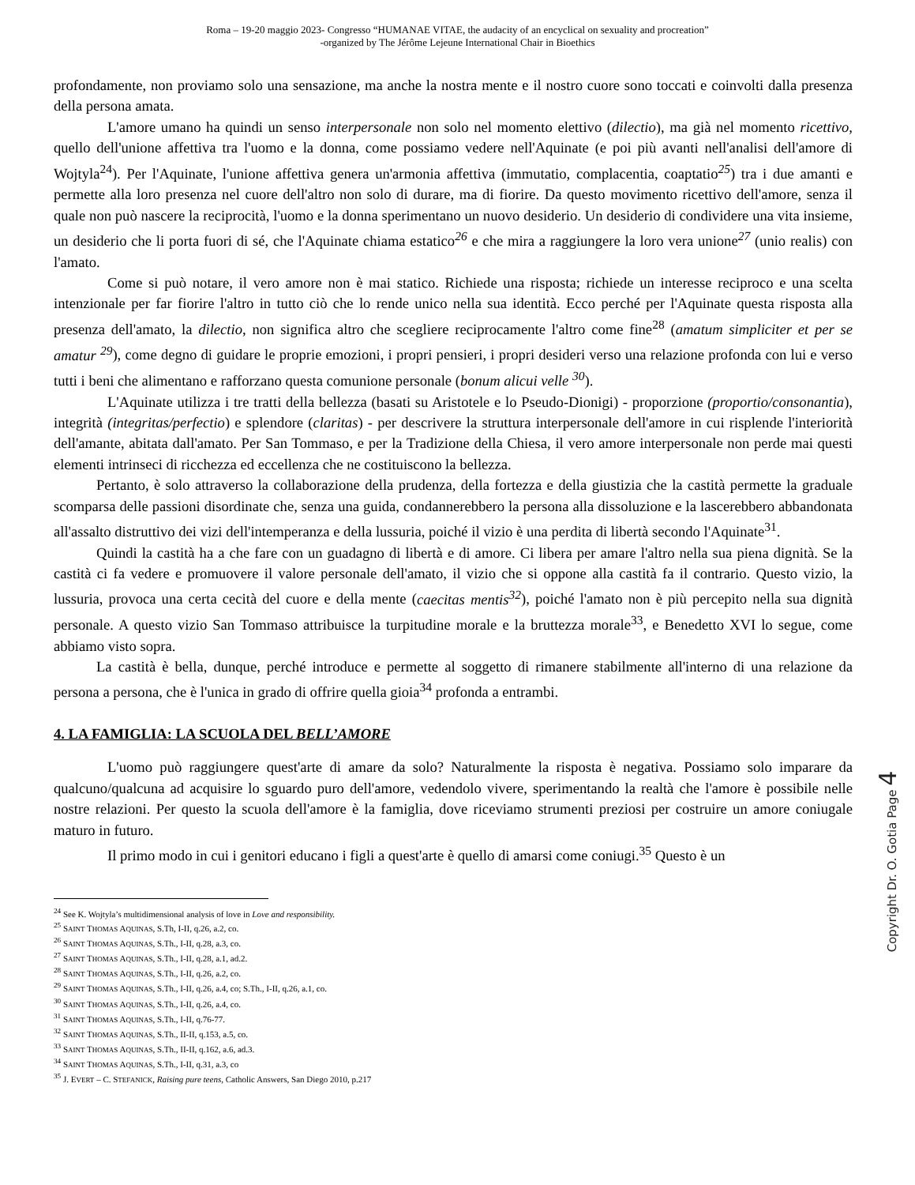Roma – 19-20 maggio 2023- Congresso “HUMANAE VITAE, the audacity of an encyclical on sexuality and procreation”
-organized by The Jérôme Lejeune International Chair in Bioethics
profondamente, non proviamo solo una sensazione, ma anche la nostra mente e il nostro cuore sono toccati e coinvolti dalla presenza della persona amata.
L'amore umano ha quindi un senso interpersonale non solo nel momento elettivo (dilectio), ma già nel momento ricettivo, quello dell'unione affettiva tra l'uomo e la donna, come possiamo vedere nell'Aquinate (e poi più avanti nell'analisi dell'amore di Wojtyla<sup>24</sup>). Per l'Aquinate, l'unione affettiva genera un'armonia affettiva (immutatio, complacentia, coaptatio<sup>25</sup>) tra i due amanti e permette alla loro presenza nel cuore dell'altro non solo di durare, ma di fiorire. Da questo movimento ricettivo dell'amore, senza il quale non può nascere la reciprocità, l'uomo e la donna sperimentano un nuovo desiderio. Un desiderio di condividere una vita insieme, un desiderio che li porta fuori di sé, che l'Aquinate chiama estatico<sup>26</sup> e che mira a raggiungere la loro vera unione<sup>27</sup> (unio realis) con l'amato.
Come si può notare, il vero amore non è mai statico. Richiede una risposta; richiede un interesse reciproco e una scelta intenzionale per far fiorire l'altro in tutto ciò che lo rende unico nella sua identità. Ecco perché per l'Aquinate questa risposta alla presenza dell'amato, la dilectio, non significa altro che scegliere reciprocamente l'altro come fine<sup>28</sup> (amatum simpliciter et per se amatur <sup>29</sup>), come degno di guidare le proprie emozioni, i propri pensieri, i propri desideri verso una relazione profonda con lui e verso tutti i beni che alimentano e rafforzano questa comunione personale (bonum alicui velle <sup>30</sup>).
L'Aquinate utilizza i tre tratti della bellezza (basati su Aristotele e lo Pseudo-Dionigi) - proporzione (proportio/consonantia), integrità (integritas/perfectio) e splendore (claritas) - per descrivere la struttura interpersonale dell'amore in cui risplende l'interiorità dell'amante, abitata dall'amato. Per San Tommaso, e per la Tradizione della Chiesa, il vero amore interpersonale non perde mai questi elementi intrinseci di ricchezza ed eccellenza che ne costituiscono la bellezza.
Pertanto, è solo attraverso la collaborazione della prudenza, della fortezza e della giustizia che la castità permette la graduale scomparsa delle passioni disordinate che, senza una guida, condannerebbero la persona alla dissoluzione e la lascerebbero abbandonata all'assalto distruttivo dei vizi dell'intemperanza e della lussuria, poiché il vizio è una perdita di libertà secondo l'Aquinate<sup>31</sup>.
Quindi la castità ha a che fare con un guadagno di libertà e di amore. Ci libera per amare l'altro nella sua piena dignità. Se la castità ci fa vedere e promuovere il valore personale dell'amato, il vizio che si oppone alla castità fa il contrario. Questo vizio, la lussuria, provoca una certa cecità del cuore e della mente (caecitas mentis<sup>32</sup>), poiché l'amato non è più percepito nella sua dignità personale. A questo vizio San Tommaso attribuisce la turpitudine morale e la bruttezza morale<sup>33</sup>, e Benedetto XVI lo segue, come abbiamo visto sopra.
La castità è bella, dunque, perché introduce e permette al soggetto di rimanere stabilmente all'interno di una relazione da persona a persona, che è l'unica in grado di offrire quella gioia<sup>34</sup> profonda a entrambi.
4. LA FAMIGLIA: LA SCUOLA DEL BELL’AMORE
L'uomo può raggiungere quest'arte di amare da solo? Naturalmente la risposta è negativa. Possiamo solo imparare da qualcuno/qualcuna ad acquisire lo sguardo puro dell'amore, vedendolo vivere, sperimentando la realtà che l'amore è possibile nelle nostre relazioni. Per questo la scuola dell'amore è la famiglia, dove riceviamo strumenti preziosi per costruire un amore coniugale maturo in futuro.
Il primo modo in cui i genitori educano i figli a quest'arte è quello di amarsi come coniugi.<sup>35</sup> Questo è un
<sup>24</sup> See K. Wojtyla’s multidimensional analysis of love in Love and responsibility.
<sup>25</sup> SAINT THOMAS AQUINAS, S.Th, I-II, q.26, a.2, co.
<sup>26</sup> SAINT THOMAS AQUINAS, S.Th., I-II, q.28, a.3, co.
<sup>27</sup> SAINT THOMAS AQUINAS, S.Th., I-II, q.28, a.1, ad.2.
<sup>28</sup> SAINT THOMAS AQUINAS, S.Th., I-II, q.26, a.2, co.
<sup>29</sup> SAINT THOMAS AQUINAS, S.Th., I-II, q.26, a.4, co; S.Th., I-II, q.26, a.1, co.
<sup>30</sup> SAINT THOMAS AQUINAS, S.Th., I-II, q.26, a.4, co.
<sup>31</sup> SAINT THOMAS AQUINAS, S.Th., I-II, q.76-77.
<sup>32</sup> SAINT THOMAS AQUINAS, S.Th., II-II, q.153, a.5, co.
<sup>33</sup> SAINT THOMAS AQUINAS, S.Th., II-II, q.162, a.6, ad.3.
<sup>34</sup> SAINT THOMAS AQUINAS, S.Th., I-II, q.31, a.3, co
<sup>35</sup> J. EVERT – C. STEFANICK, Raising pure teens, Catholic Answers, San Diego 2010, p.217
Copyright Dr. O. Gotia Page 4